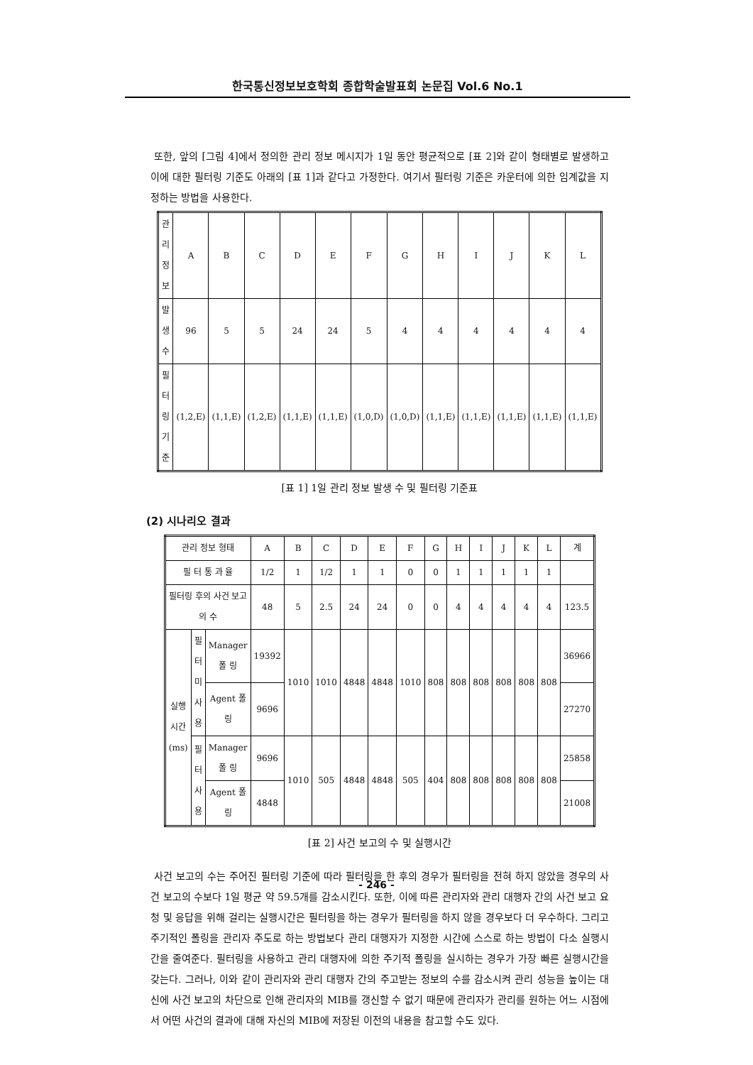한국통신정보보호학회 종합학술발표회 논문집 Vol.6 No.1
또한, 앞의 [그림 4]에서 정의한 관리 정보 메시지가 1일 동안 평균적으로 [표 2]와 같이 형태별로 발생하고 이에 대한 필터링 기준도 아래의 [표 1]과 같다고 가정한다. 여기서 필터링 기준은 카운터에 의한 임계값을 지정하는 방법을 사용한다.
| 관리 정보 | A | B | C | D | E | F | G | H | I | J | K | L |
| 발 생 수 | 96 | 5 | 5 | 24 | 24 | 5 | 4 | 4 | 4 | 4 | 4 | 4 |
| 필터링 기준 | (1,2,E) | (1,1,E) | (1,2,E) | (1,1,E) | (1,1,E) | (1,0,D) | (1,0,D) | (1,1,E) | (1,1,E) | (1,1,E) | (1,1,E) | (1,1,E) |
[표 1] 1일 관리 정보 발생 수 및 필터링 기준표
(2) 시나리오 결과
| 관리 정보 형태 | | | A | B | C | D | E | F | G | H | I | J | K | L | 계 |
| 필 터 통 과 율 | | | 1/2 | 1 | 1/2 | 1 | 1 | 0 | 0 | 1 | 1 | 1 | 1 | 1 | |
| 필터링 후의 사건 보고의 수 | | | 48 | 5 | 2.5 | 24 | 24 | 0 | 0 | 4 | 4 | 4 | 4 | 4 | 123.5 |
| 실행시간(ms) | 필 터 미사용 | Manager 폴 링 | 19392 | 1010 | 1010 | 4848 | 4848 | 1010 | 808 | 808 | 808 | 808 | 808 | 808 | 36966 |
| | | Agent 폴 링 | 9696 | | | | | | | | | | | | 27270 |
| | 필 터 사 용 | Manager 폴 링 | 9696 | 1010 | 505 | 4848 | 4848 | 505 | 404 | 808 | 808 | 808 | 808 | 808 | 25858 |
| | | Agent 폴 링 | 4848 | | | | | | | | | | | | 21008 |
[표 2] 사건 보고의 수 및 실행시간
사건 보고의 수는 주어진 필터링 기준에 따라 필터링을 한 후의 경우가 필터링을 전혀 하지 않았을 경우의 사건 보고의 수보다 1일 평균 약 59.5개를 감소시킨다. 또한, 이에 따른 관리자와 관리 대행자 간의 사건 보고 요청 및 응답을 위해 걸리는 실행시간은 필터링을 하는 경우가 필터링을 하지 않을 경우보다 더 우수하다. 그리고 주기적인 폴링을 관리자 주도로 하는 방법보다 관리 대행자가 지정한 시간에 스스로 하는 방법이 다소 실행시간을 줄여준다. 필터링을 사용하고 관리 대행자에 의한 주기적 폴링을 실시하는 경우가 가장 빠른 실행시간을 갖는다. 그러나, 이와 같이 관리자와 관리 대행자 간의 주고받는 정보의 수를 감소시켜 관리 성능을 높이는 대신에 사건 보고의 차단으로 인해 관리자의 MIB를 갱신할 수 없기 때문에 관리자가 관리를 원하는 어느 시점에서 어떤 사건의 결과에 대해 자신의 MIB에 저장된 이전의 내용을 참고할 수도 있다.
- 246 -